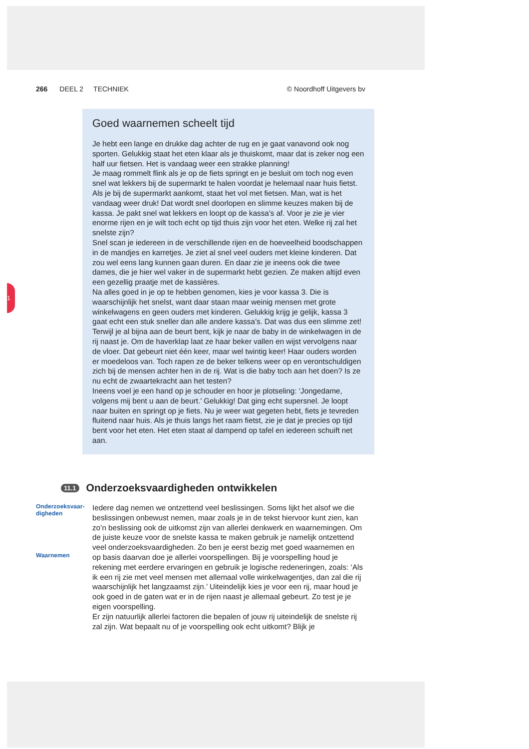266 DEEL 2 TECHNIEK © Noordhoff Uitgevers bv
1
Goed waarnemen scheelt tijd
Je hebt een lange en drukke dag achter de rug en je gaat vanavond ook nog sporten. Gelukkig staat het eten klaar als je thuiskomt, maar dat is zeker nog een half uur fietsen. Het is vandaag weer een strakke planning!
Je maag rommelt flink als je op de fiets springt en je besluit om toch nog even snel wat lekkers bij de supermarkt te halen voordat je helemaal naar huis fietst. Als je bij de supermarkt aankomt, staat het vol met fietsen. Man, wat is het vandaag weer druk! Dat wordt snel doorlopen en slimme keuzes maken bij de kassa. Je pakt snel wat lekkers en loopt op de kassa’s af. Voor je zie je vier enorme rijen en je wilt toch echt op tijd thuis zijn voor het eten. Welke rij zal het snelste zijn?
Snel scan je iedereen in de verschillende rijen en de hoeveelheid boodschappen in de mandjes en karretjes. Je ziet al snel veel ouders met kleine kinderen. Dat zou wel eens lang kunnen gaan duren. En daar zie je ineens ook die twee dames, die je hier wel vaker in de supermarkt hebt gezien. Ze maken altijd even een gezellig praatje met de kassières.
Na alles goed in je op te hebben genomen, kies je voor kassa 3. Die is waarschijnlijk het snelst, want daar staan maar weinig mensen met grote winkelwagens en geen ouders met kinderen. Gelukkig krijg je gelijk, kassa 3 gaat echt een stuk sneller dan alle andere kassa’s. Dat was dus een slimme zet! Terwijl je al bijna aan de beurt bent, kijk je naar de baby in de winkelwagen in de rij naast je. Om de haverklap laat ze haar beker vallen en wijst vervolgens naar de vloer. Dat gebeurt niet één keer, maar wel twintig keer! Haar ouders worden er moedeloos van. Toch rapen ze de beker telkens weer op en verontschuldigen zich bij de mensen achter hen in de rij. Wat is die baby toch aan het doen? Is ze nu echt de zwaartekracht aan het testen?
Ineens voel je een hand op je schouder en hoor je plotseling: ‘Jongedame, volgens mij bent u aan de beurt.’ Gelukkig! Dat ging echt supersnel. Je loopt naar buiten en springt op je fiets. Nu je weer wat gegeten hebt, fiets je tevreden fluitend naar huis. Als je thuis langs het raam fietst, zie je dat je precies op tijd bent voor het eten. Het eten staat al dampend op tafel en iedereen schuift net aan.
11.1 Onderzoeksvaardigheden ontwikkelen
Onderzoeksvaar-
digheden
Waarnemen
Iedere dag nemen we ontzettend veel beslissingen. Soms lijkt het alsof we die beslissingen onbewust nemen, maar zoals je in de tekst hiervoor kunt zien, kan zo’n beslissing ook de uitkomst zijn van allerlei denkwerk en waarnemingen. Om de juiste keuze voor de snelste kassa te maken gebruik je namelijk ontzettend veel onderzoeksvaardigheden. Zo ben je eerst bezig met goed waarnemen en op basis daarvan doe je allerlei voorspellingen. Bij je voorspelling houd je rekening met eerdere ervaringen en gebruik je logische redeneringen, zoals: ‘Als ik een rij zie met veel mensen met allemaal volle winkelwagentjes, dan zal die rij waarschijnlijk het langzaamst zijn.’ Uiteindelijk kies je voor een rij, maar houd je ook goed in de gaten wat er in de rijen naast je allemaal gebeurt. Zo test je je eigen voorspelling.
Er zijn natuurlijk allerlei factoren die bepalen of jouw rij uiteindelijk de snelste rij zal zijn. Wat bepaalt nu of je voorspelling ook echt uitkomt? Blijk je